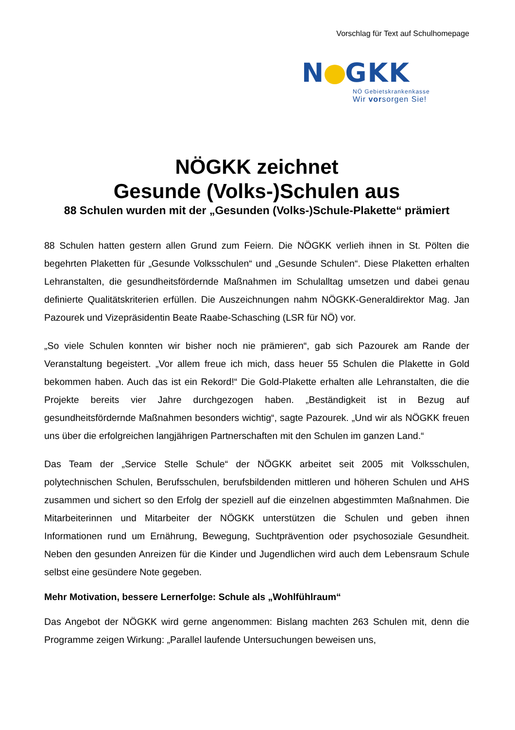Vorschlag für Text auf Schulhomepage
N GKK
NÖ Gebietskrankenkasse
Wir vorsorgen Sie!
NÖGKK zeichnet
Gesunde (Volks-)Schulen aus
88 Schulen wurden mit der „Gesunden (Volks-)Schule-Plakette“ prämiert
88 Schulen hatten gestern allen Grund zum Feiern. Die NÖGKK verlieh ihnen in St. Pölten die begehrten Plaketten für „Gesunde Volksschulen“ und „Gesunde Schulen“. Diese Plaketten erhalten Lehranstalten, die gesundheitsfördernde Maßnahmen im Schulalltag umsetzen und dabei genau definierte Qualitätskriterien erfüllen. Die Auszeichnungen nahm NÖGKK-Generaldirektor Mag. Jan Pazourek und Vizepräsidentin Beate Raabe-Schasching (LSR für NÖ) vor.
„So viele Schulen konnten wir bisher noch nie prämieren“, gab sich Pazourek am Rande der Veranstaltung begeistert. „Vor allem freue ich mich, dass heuer 55 Schulen die Plakette in Gold bekommen haben. Auch das ist ein Rekord!“ Die Gold-Plakette erhalten alle Lehranstalten, die die Projekte bereits vier Jahre durchgezogen haben. „Beständigkeit ist in Bezug auf gesundheitsfördernde Maßnahmen besonders wichtig“, sagte Pazourek. „Und wir als NÖGKK freuen uns über die erfolgreichen langjährigen Partnerschaften mit den Schulen im ganzen Land.“
Das Team der „Service Stelle Schule“ der NÖGKK arbeitet seit 2005 mit Volksschulen, polytechnischen Schulen, Berufsschulen, berufsbildenden mittleren und höheren Schulen und AHS zusammen und sichert so den Erfolg der speziell auf die einzelnen abgestimmten Maßnahmen. Die Mitarbeiterinnen und Mitarbeiter der NÖGKK unterstützen die Schulen und geben ihnen Informationen rund um Ernährung, Bewegung, Suchtprävention oder psychosoziale Gesundheit. Neben den gesunden Anreizen für die Kinder und Jugendlichen wird auch dem Lebensraum Schule selbst eine gesündere Note gegeben.
Mehr Motivation, bessere Lernerfolge: Schule als „Wohlfühlraum“
Das Angebot der NÖGKK wird gerne angenommen: Bislang machten 263 Schulen mit, denn die Programme zeigen Wirkung: „Parallel laufende Untersuchungen beweisen uns,